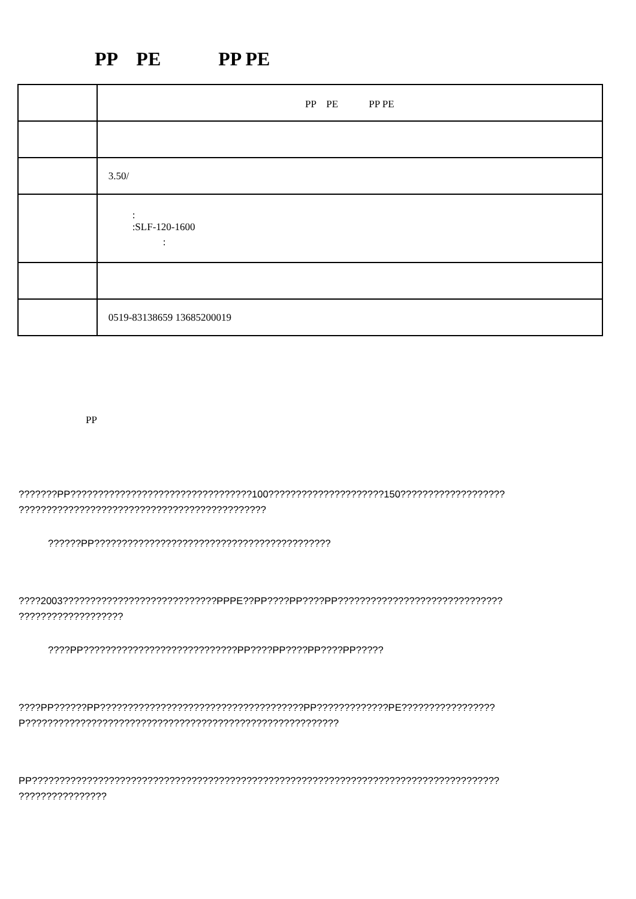PP　PE　　　PP PE
| | PP PE PP PE |
| | 3.50/ |
| | : :SLF-120-1600 : |
| | 0519-83138659 13685200019 |
PP
???????PP?????????????????????????????????100?????????????????????150???????????????????
?????????????????????????????????????????????
??????PP???????????????????????????????????????????
????2003????????????????????????????PPPE??PP????PP????PP??????????????????????????????
???????????????????
????PP????????????????????????????PP????PP????PP????PP?????
????PP??????PP?????????????????????????????????????PP?????????????PE?????????????????
P?????????????????????????????????????????????????????????
PP?????????????????????????????????????????????????????????????????????????????????????
????????????????